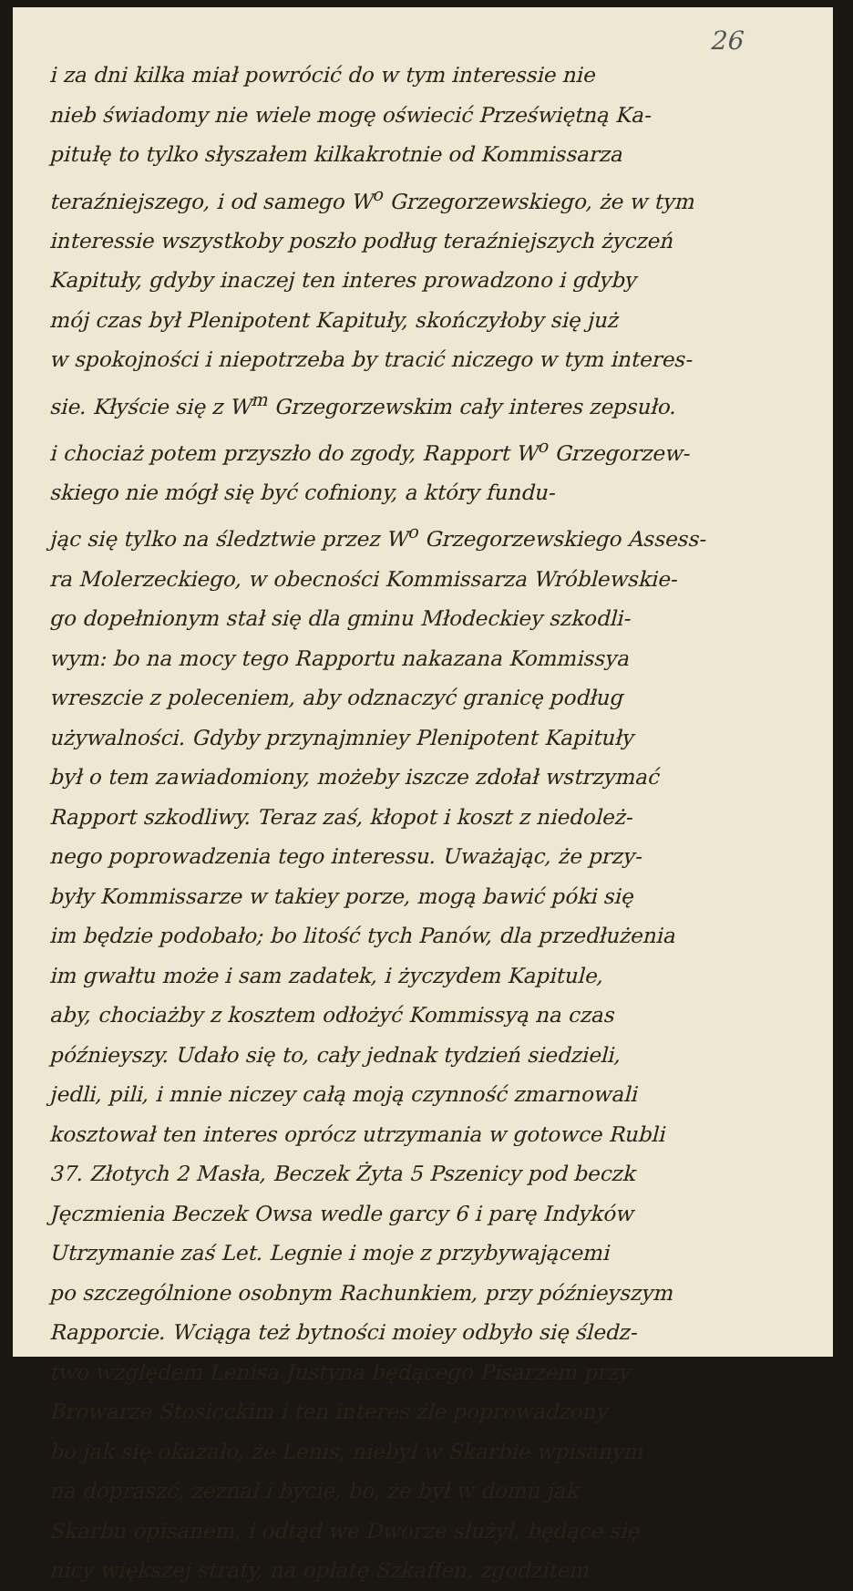26
i za dni kilka miał powrócić do w tym interessie nie
nieb świadomy nie wiele mogę oświecić Przeświętną Ka-
pitułę to tylko słyszałem kilkakrotnie od Kommissarza
teraźniejszego, i od samego W<sup>o</sup> Grzegorzewskiego, że w tym
interessie wszystkoby poszło podług teraźniejszych życzeń
Kapituły, gdyby inaczej ten interes prowadzono i gdyby
mój czas był Plenipotent Kapituły, skończyłoby się już
w spokojności i niepotrzeba by tracić niczego w tym interes-
sie. Kłyście się z W<sup>m</sup> Grzegorzewskim cały interes zepsuło.
i chociaż potem przyszło do zgody, Rapport W<sup>o</sup> Grzegorzew-
skiego nie mógł się być cofniony, a który fundu-
jąc się tylko na śledztwie przez W<sup>o</sup> Grzegorzewskiego Assess-
ra Molerzeckiego, w obecności Kommissarza Wróblewskie-
go dopełnionym stał się dla gminu Młodeckiey szkodli-
wym: bo na mocy tego Rapportu nakazana Kommissya
wreszcie z poleceniem, aby odznaczyć granicę podług
używalności. Gdyby przynajmniey Plenipotent Kapituły
był o tem zawiadomiony, możeby iszcze zdołał wstrzymać
Rapport szkodliwy. Teraz zaś, kłopot i koszt z niedoleż-
nego poprowadzenia tego interessu. Uważając, że przy-
były Kommissarze w takiey porze, mogą bawić póki się
im będzie podobało; bo litość tych Panów, dla przedłużenia
im gwałtu może i sam zadatek, i życzydem Kapitule,
aby, chociażby z kosztem odłożyć Kommissyą na czas
późnieyszy. Udało się to, cały jednak tydzień siedzieli,
jedli, pili, i mnie niczey całą moją czynność zmarnowali
kosztował ten interes oprócz utrzymania w gotowce Rubli
37. Złotych 2 Masła, Beczek Żyta 5 Pszenicy pod beczk
Jęczmienia Beczek Owsa wedle garcy 6 i parę Indyków
Utrzymanie zaś Let. Legnie i moje z przybywającemi
po szczególnione osobnym Rachunkiem, przy późnieyszym
Rapporcie. Wciąga też bytności moiey odbyło się śledz-
two względem Lenisa Justyna będącego Pisarzem przy
Browarze Stosicckim i ten interes źle poprowadzony
bo jak się okazało, że Lenis, niebył w Skarbie wpisanym
na dopraszć, zeznał i bycie, bo, że był w domu jak
Skarbu opisanem, i odtąd we Dworze służył, będące się
nicy większej straty, na opłatę Szkaffen, zgodzitem